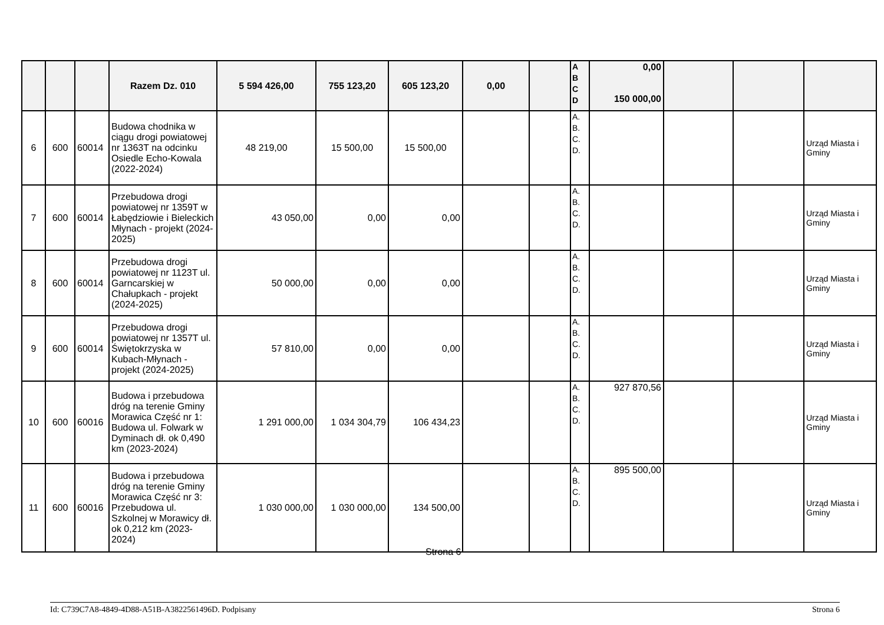| | | | Razem Dz. 010 | 5 594 426,00 | 755 123,20 | 605 123,20 | 0,00 | | A B C D | 0,00 150 000,00 | | | |
| 6 | 600 | 60014 | Budowa chodnika w ciągu drogi powiatowej nr 1363T na odcinku Osiedle Echo-Kowala (2022-2024) | 48 219,00 | 15 500,00 | 15 500,00 | | | A. B. C. D. | | | | Urząd Miasta i Gminy |
| 7 | 600 | 60014 | Przebudowa drogi powiatowej nr 1359T w Łabędziowie i Bieleckich Młynach - projekt (2024-2025) | 43 050,00 | 0,00 | 0,00 | | | A. B. C. D. | | | | Urząd Miasta i Gminy |
| 8 | 600 | 60014 | Przebudowa drogi powiatowej nr 1123T ul. Garncarskiej w Chałupkach - projekt (2024-2025) | 50 000,00 | 0,00 | 0,00 | | | A. B. C. D. | | | | Urząd Miasta i Gminy |
| 9 | 600 | 60014 | Przebudowa drogi powiatowej nr 1357T ul. Świętokrzyska w Kubach-Młynach - projekt (2024-2025) | 57 810,00 | 0,00 | 0,00 | | | A. B. C. D. | | | | Urząd Miasta i Gminy |
| 10 | 600 | 60016 | Budowa i przebudowa dróg na terenie Gminy Morawica Część nr 1: Budowa ul. Folwark w Dyminach dł. ok 0,490 km (2023-2024) | 1 291 000,00 | 1 034 304,79 | 106 434,23 | | | A. B. C. D. | 927 870,56 | | | Urząd Miasta i Gminy |
| 11 | 600 | 60016 | Budowa i przebudowa dróg na terenie Gminy Morawica Część nr 3: Przebudowa ul. Szkolnej w Morawicy dł. ok 0,212 km (2023-2024) | 1 030 000,00 | 1 030 000,00 | 134 500,00 | | | A. B. C. D. | 895 500,00 | | | Urząd Miasta i Gminy |
Strona 6
Id: C739C7A8-4849-4D88-A51B-A3822561496D. Podpisany Strona 6